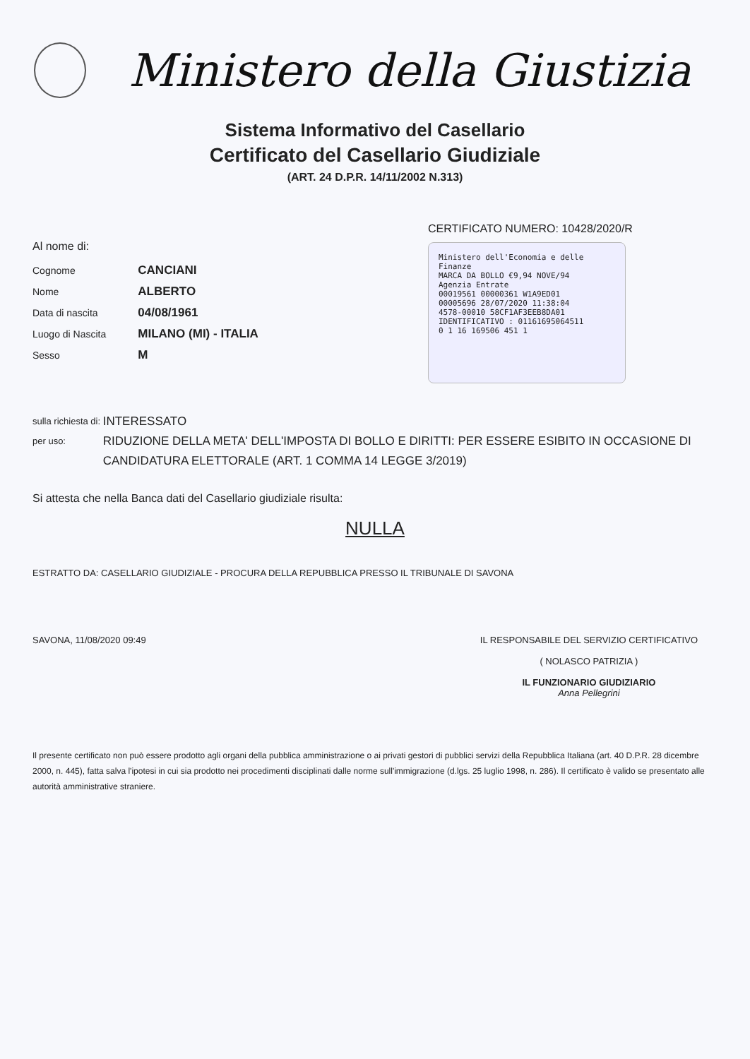Ministero della Giustizia
Sistema Informativo del Casellario
Certificato del Casellario Giudiziale
(ART. 24 D.P.R. 14/11/2002 N.313)
Al nome di:
| Cognome | CANCIANI |
| Nome | ALBERTO |
| Data di nascita | 04/08/1961 |
| Luogo di Nascita | MILANO (MI) - ITALIA |
| Sesso | M |
CERTIFICATO NUMERO: 10428/2020/R
Ministero dell'Economia e delle Finanze
MARCA DA BOLLO €9,94 NOVE/94
Agenzia Entrate
00019561 00000361 W1A9ED01
00005696 28/07/2020 11:38:04
4578-00010 58CF1AF3EEB8DA01
IDENTIFICATIVO : 01161695064511
0 1 16 169506 451 1
sulla richiesta di:
per uso:
INTERESSATO
RIDUZIONE DELLA META' DELL'IMPOSTA DI BOLLO E DIRITTI: PER ESSERE ESIBITO IN OCCASIONE DI CANDIDATURA ELETTORALE (ART. 1 COMMA 14 LEGGE 3/2019)
Si attesta che nella Banca dati del Casellario giudiziale risulta:
NULLA
ESTRATTO DA: CASELLARIO GIUDIZIALE - PROCURA DELLA REPUBBLICA PRESSO IL TRIBUNALE DI SAVONA
SAVONA, 11/08/2020 09:49 IL RESPONSABILE DEL SERVIZIO CERTIFICATIVO
( NOLASCO PATRIZIA )
IL FUNZIONARIO GIUDIZIARIO
Anna Pellegrini
Il presente certificato non può essere prodotto agli organi della pubblica amministrazione o ai privati gestori di pubblici servizi della Repubblica Italiana (art. 40 D.P.R. 28 dicembre 2000, n. 445), fatta salva l'ipotesi in cui sia prodotto nei procedimenti disciplinati dalle norme sull'immigrazione (d.lgs. 25 luglio 1998, n. 286). Il certificato è valido se presentato alle autorità amministrative straniere.